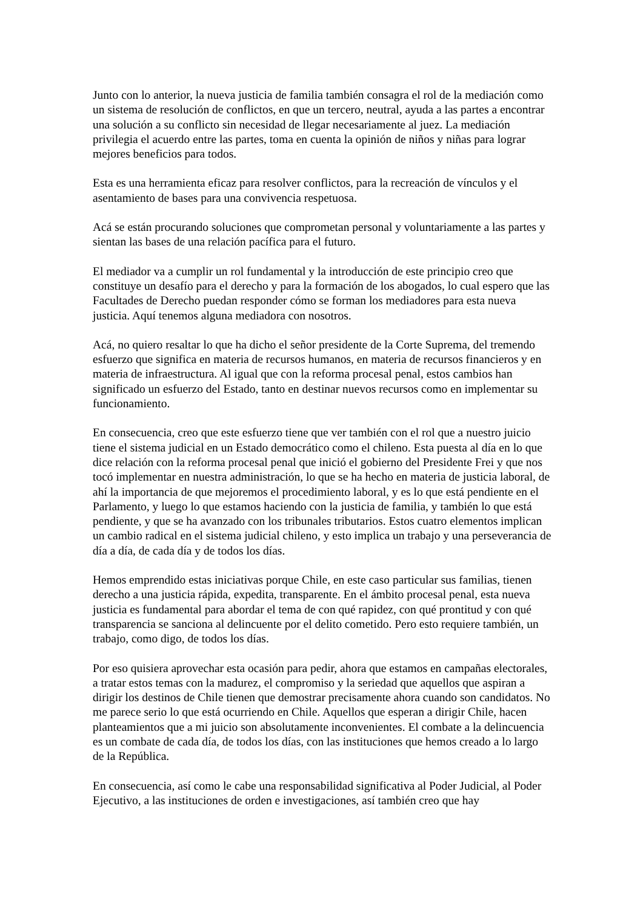Junto con lo anterior, la nueva justicia de familia también consagra el rol de la mediación como un sistema de resolución de conflictos, en que un tercero, neutral, ayuda a las partes a encontrar una solución a su conflicto sin necesidad de llegar necesariamente al juez. La mediación privilegia el acuerdo entre las partes, toma en cuenta la opinión de niños y niñas para lograr mejores beneficios para todos.
Esta es una herramienta eficaz para resolver conflictos, para la recreación de vínculos y el asentamiento de bases para una convivencia respetuosa.
Acá se están procurando soluciones que comprometan personal y voluntariamente a las partes y sientan las bases de una relación pacífica para el futuro.
El mediador va a cumplir un rol fundamental y la introducción de este principio creo que constituye un desafío para el derecho y para la formación de los abogados, lo cual espero que las Facultades de Derecho puedan responder cómo se forman los mediadores para esta nueva justicia. Aquí tenemos alguna mediadora con nosotros.
Acá, no quiero resaltar lo que ha dicho el señor presidente de la Corte Suprema, del tremendo esfuerzo que significa en materia de recursos humanos, en materia de recursos financieros y en materia de infraestructura. Al igual que con la reforma procesal penal, estos cambios han significado un esfuerzo del Estado, tanto en destinar nuevos recursos como en implementar su funcionamiento.
En consecuencia, creo que este esfuerzo tiene que ver también con el rol que a nuestro juicio tiene el sistema judicial en un Estado democrático como el chileno. Esta puesta al día en lo que dice relación con la reforma procesal penal que inició el gobierno del Presidente Frei y que nos tocó implementar en nuestra administración, lo que se ha hecho en materia de justicia laboral, de ahí la importancia de que mejoremos el procedimiento laboral, y es lo que está pendiente en el Parlamento, y luego lo que estamos haciendo con la justicia de familia, y también lo que está pendiente, y que se ha avanzado con los tribunales tributarios. Estos cuatro elementos implican un cambio radical en el sistema judicial chileno, y esto implica un trabajo y una perseverancia de día a día, de cada día y de todos los días.
Hemos emprendido estas iniciativas porque Chile, en este caso particular sus familias, tienen derecho a una justicia rápida, expedita, transparente. En el ámbito procesal penal, esta nueva justicia es fundamental para abordar el tema de con qué rapidez, con qué prontitud y con qué transparencia se sanciona al delincuente por el delito cometido. Pero esto requiere también, un trabajo, como digo, de todos los días.
Por eso quisiera aprovechar esta ocasión para pedir, ahora que estamos en campañas electorales, a tratar estos temas con la madurez, el compromiso y la seriedad que aquellos que aspiran a dirigir los destinos de Chile tienen que demostrar precisamente ahora cuando son candidatos. No me parece serio lo que está ocurriendo en Chile. Aquellos que esperan a dirigir Chile, hacen planteamientos que a mi juicio son absolutamente inconvenientes. El combate a la delincuencia es un combate de cada día, de todos los días, con las instituciones que hemos creado a lo largo de la República.
En consecuencia, así como le cabe una responsabilidad significativa al Poder Judicial, al Poder Ejecutivo, a las instituciones de orden e investigaciones, así también creo que hay